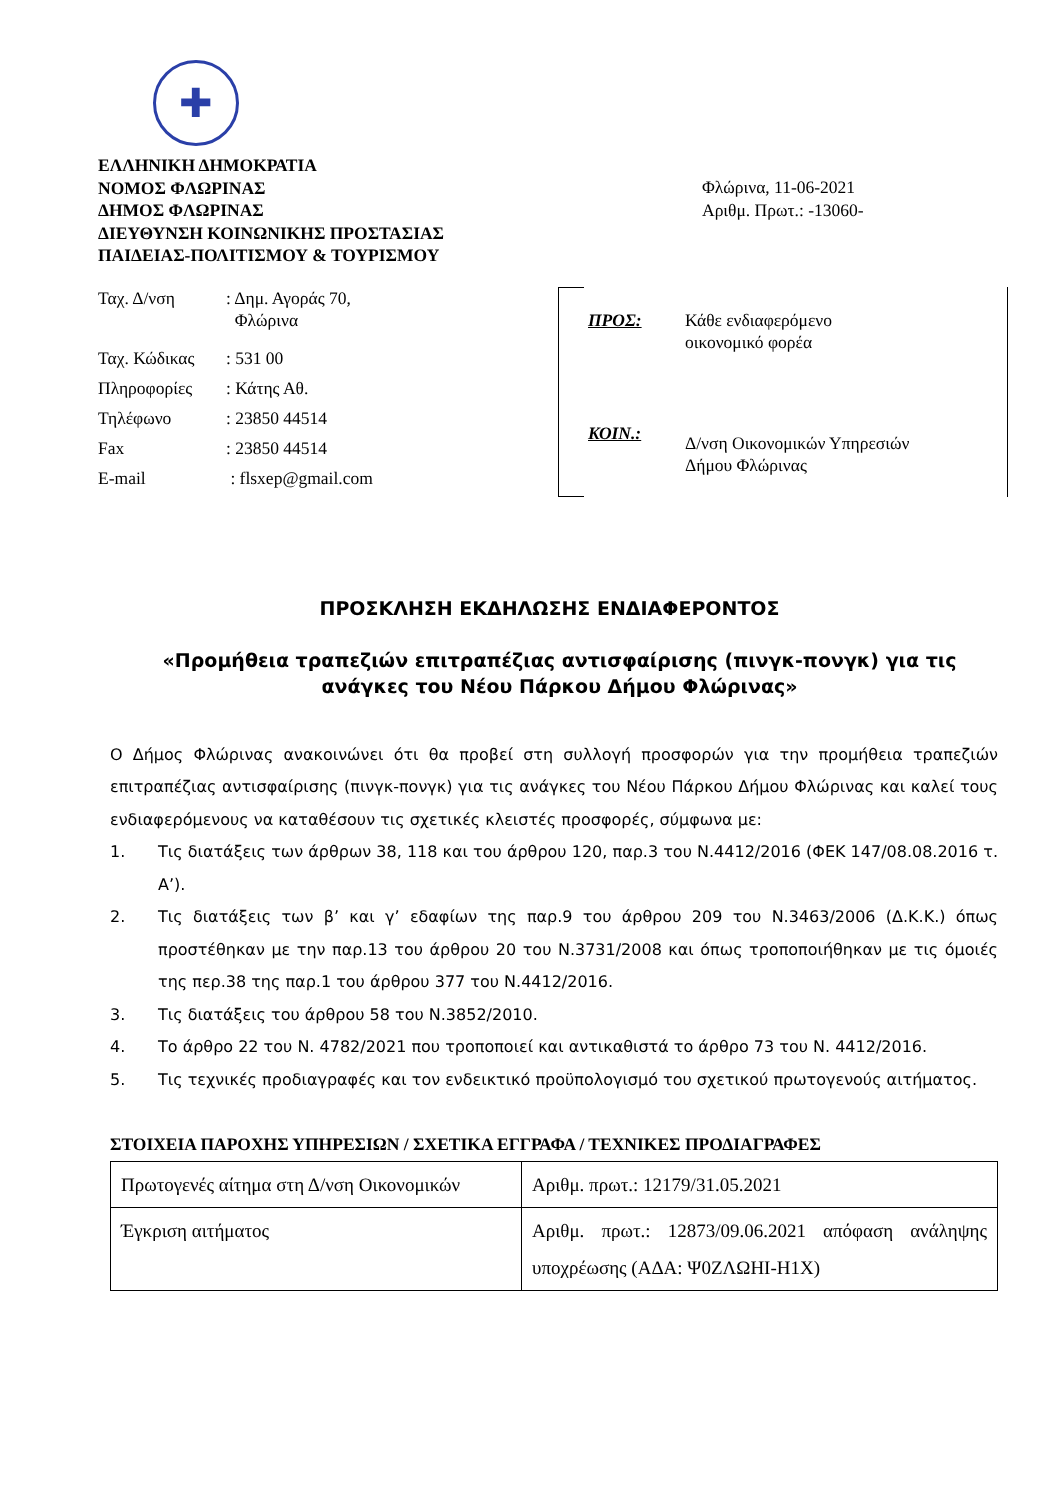✚
ΕΛΛΗΝΙΚΗ ΔΗΜΟΚΡΑΤΙΑ
ΝΟΜΟΣ ΦΛΩΡΙΝΑΣ
ΔΗΜΟΣ ΦΛΩΡΙΝΑΣ
ΔΙΕΥΘΥΝΣΗ ΚΟΙΝΩΝΙΚΗΣ ΠΡΟΣΤΑΣΙΑΣ
ΠΑΙΔΕΙΑΣ-ΠΟΛΙΤΙΣΜΟΥ & ΤΟΥΡΙΣΜΟΥ
Φλώρινα, 11-06-2021
Αριθμ. Πρωτ.: -13060-
| Ταχ. Δ/νση | : Δημ. Αγοράς 70, Φλώρινα |
| Ταχ. Κώδικας | : 531 00 |
| Πληροφορίες | : Κάτης Αθ. |
| Τηλέφωνο | : 23850 44514 |
| Fax | : 23850 44514 |
| E-mail | : flsxep@gmail.com |
ΠΡΟΣ: Κάθε ενδιαφερόμενο
οικονομικό φορέα
ΚΟΙΝ.:
Δ/νση Οικονομικών Υπηρεσιών
Δήμου Φλώρινας
ΠΡΟΣΚΛΗΣΗ ΕΚΔΗΛΩΣΗΣ ΕΝΔΙΑΦΕΡΟΝΤΟΣ
«Προμήθεια τραπεζιών επιτραπέζιας αντισφαίρισης (πινγκ-πονγκ) για τις ανάγκες του Νέου Πάρκου Δήμου Φλώρινας»
Ο Δήμος Φλώρινας ανακοινώνει ότι θα προβεί στη συλλογή προσφορών για την προμήθεια τραπεζιών επιτραπέζιας αντισφαίρισης (πινγκ-πονγκ) για τις ανάγκες του Νέου Πάρκου Δήμου Φλώρινας και καλεί τους ενδιαφερόμενους να καταθέσουν τις σχετικές κλειστές προσφορές, σύμφωνα με:
1. Τις διατάξεις των άρθρων 38, 118 και του άρθρου 120, παρ.3 του Ν.4412/2016 (ΦΕΚ 147/08.08.2016 τ. Α’).
2. Τις διατάξεις των β’ και γ’ εδαφίων της παρ.9 του άρθρου 209 του Ν.3463/2006 (Δ.Κ.Κ.) όπως προστέθηκαν με την παρ.13 του άρθρου 20 του Ν.3731/2008 και όπως τροποποιήθηκαν με τις όμοιές της περ.38 της παρ.1 του άρθρου 377 του Ν.4412/2016.
3. Τις διατάξεις του άρθρου 58 του Ν.3852/2010.
4. Το άρθρο 22 του Ν. 4782/2021 που τροποποιεί και αντικαθιστά το άρθρο 73 του Ν. 4412/2016.
5. Τις τεχνικές προδιαγραφές και τον ενδεικτικό προϋπολογισμό του σχετικού πρωτογενούς αιτήματος.
ΣΤΟΙΧΕΙΑ ΠΑΡΟΧΗΣ ΥΠΗΡΕΣΙΩΝ / ΣΧΕΤΙΚΑ ΕΓΓΡΑΦΑ / ΤΕΧΝΙΚΕΣ ΠΡΟΔΙΑΓΡΑΦΕΣ
| Πρωτογενές αίτημα στη Δ/νση Οικονομικών | Αριθμ. πρωτ.: 12179/31.05.2021 |
| Έγκριση αιτήματος | Αριθμ. πρωτ.: 12873/09.06.2021 απόφαση ανάληψης υποχρέωσης (ΑΔΑ: Ψ0ΖΛΩΗΙ-Η1Χ) |